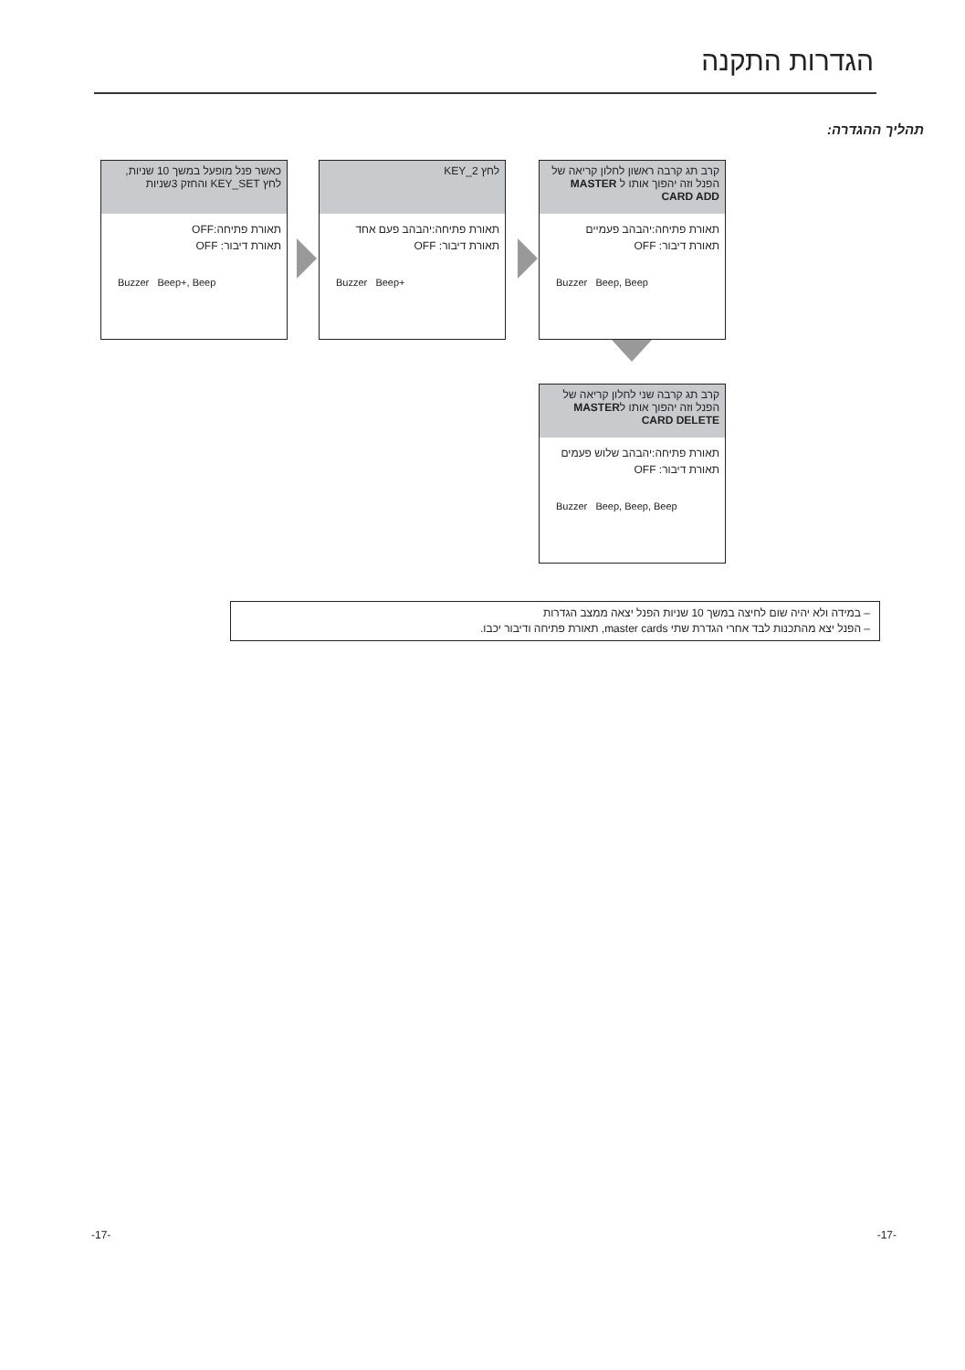הגדרות התקנה
תהליך ההגדרה:
כאשר פנל מופעל במשך 10 שניות, לחץ KEY_SET והחזק 3שניות
תאורת פתיחה:OFF
תאורת דיבור: OFF
Buzzer Beep+, Beep
לחץ KEY_2
תאורת פתיחה:יהבהב פעם אחד
תאורת דיבור: OFF
Buzzer Beep+
קרב תג קרבה ראשון לחלון קריאה של הפנל וזה יהפוך אותו ל MASTER CARD ADD
תאורת פתיחה:יהבהב פעמיים
תאורת דיבור: OFF
Buzzer Beep, Beep
קרב תג קרבה שני לחלון קריאה של הפנל וזה יהפוך אותו לMASTER CARD DELETE
תאורת פתיחה:יהבהב שלוש פעמים
תאורת דיבור: OFF
Buzzer Beep, Beep, Beep
– במידה ולא יהיה שום לחיצה במשך 10 שניות הפנל יצאה ממצב הגדרות
– הפנל יצא מהתכנות לבד אחרי הגדרת שתי master cards, תאורת פתיחה ודיבור יכבו.
-17- -17-